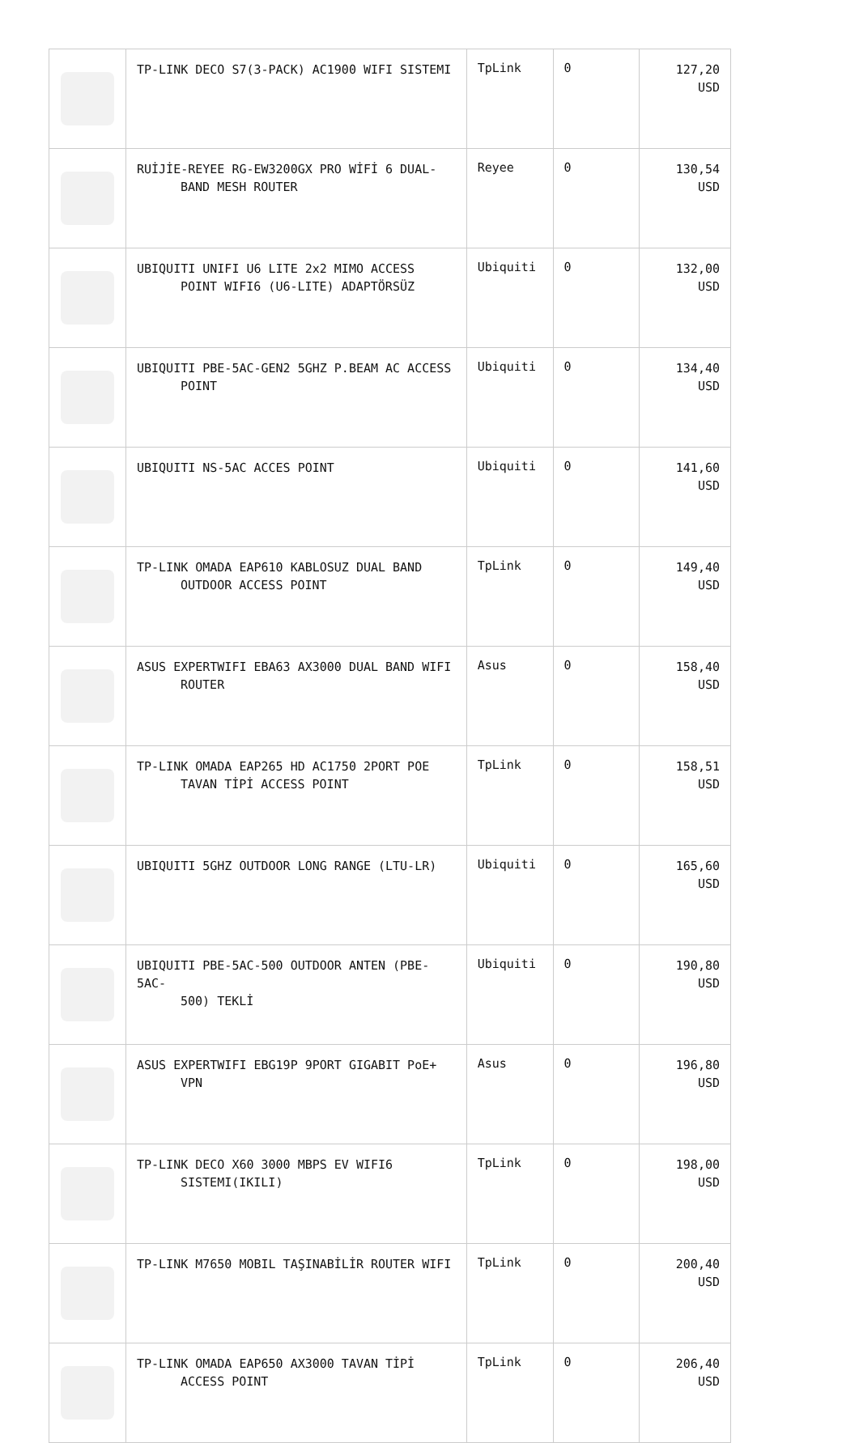| | TP-LINK DECO S7(3-PACK) AC1900 WIFI SISTEMI | TpLink | 0 | 127,20 USD |
| | RUİJİE-REYEE RG-EW3200GX PRO WİFİ 6 DUAL- BAND MESH ROUTER | Reyee | 0 | 130,54 USD |
| | UBIQUITI UNIFI U6 LITE 2x2 MIMO ACCESS POINT WIFI6 (U6-LITE) ADAPTÖRSÜZ | Ubiquiti | 0 | 132,00 USD |
| | UBIQUITI PBE-5AC-GEN2 5GHZ P.BEAM AC ACCESS POINT | Ubiquiti | 0 | 134,40 USD |
| | UBIQUITI NS-5AC ACCES POINT | Ubiquiti | 0 | 141,60 USD |
| | TP-LINK OMADA EAP610 KABLOSUZ DUAL BAND OUTDOOR ACCESS POINT | TpLink | 0 | 149,40 USD |
| | ASUS EXPERTWIFI EBA63 AX3000 DUAL BAND WIFI ROUTER | Asus | 0 | 158,40 USD |
| | TP-LINK OMADA EAP265 HD AC1750 2PORT POE TAVAN TİPİ ACCESS POINT | TpLink | 0 | 158,51 USD |
| | UBIQUITI 5GHZ OUTDOOR LONG RANGE (LTU-LR) | Ubiquiti | 0 | 165,60 USD |
| | UBIQUITI PBE-5AC-500 OUTDOOR ANTEN (PBE-5AC- 500) TEKLİ | Ubiquiti | 0 | 190,80 USD |
| | ASUS EXPERTWIFI EBG19P 9PORT GIGABIT PoE+ VPN | Asus | 0 | 196,80 USD |
| | TP-LINK DECO X60 3000 MBPS EV WIFI6 SISTEMI(IKILI) | TpLink | 0 | 198,00 USD |
| | TP-LINK M7650 MOBIL TAŞINABİLİR ROUTER WIFI | TpLink | 0 | 200,40 USD |
| | TP-LINK OMADA EAP650 AX3000 TAVAN TİPİ ACCESS POINT | TpLink | 0 | 206,40 USD |